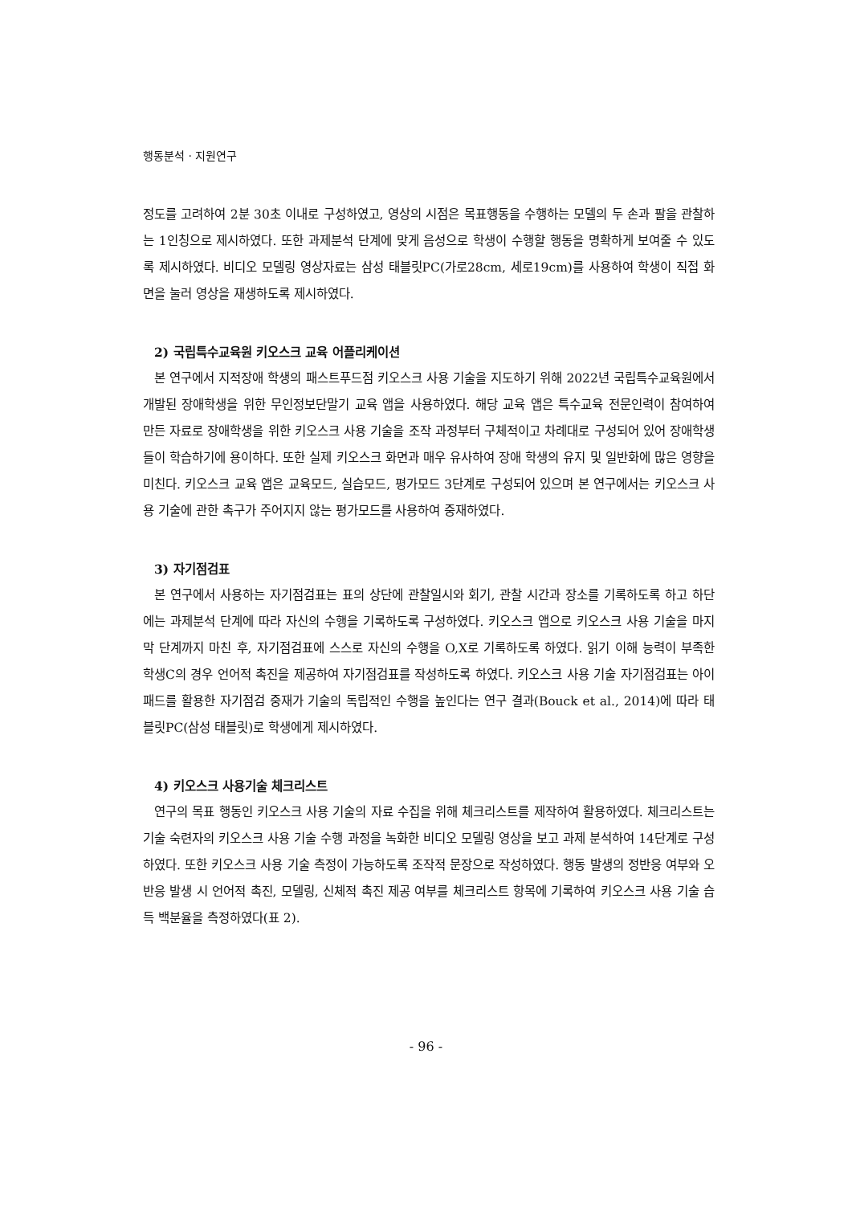행동분석 · 지원연구
정도를 고려하여 2분 30초 이내로 구성하였고, 영상의 시점은 목표행동을 수행하는 모델의 두 손과 팔을 관찰하는 1인칭으로 제시하였다. 또한 과제분석 단계에 맞게 음성으로 학생이 수행할 행동을 명확하게 보여줄 수 있도록 제시하였다. 비디오 모델링 영상자료는 삼성 태블릿PC(가로28cm, 세로19cm)를 사용하여 학생이 직접 화면을 눌러 영상을 재생하도록 제시하였다.
2) 국립특수교육원 키오스크 교육 어플리케이션
본 연구에서 지적장애 학생의 패스트푸드점 키오스크 사용 기술을 지도하기 위해 2022년 국립특수교육원에서 개발된 장애학생을 위한 무인정보단말기 교육 앱을 사용하였다. 해당 교육 앱은 특수교육 전문인력이 참여하여 만든 자료로 장애학생을 위한 키오스크 사용 기술을 조작 과정부터 구체적이고 차례대로 구성되어 있어 장애학생들이 학습하기에 용이하다. 또한 실제 키오스크 화면과 매우 유사하여 장애 학생의 유지 및 일반화에 많은 영향을 미친다. 키오스크 교육 앱은 교육모드, 실습모드, 평가모드 3단계로 구성되어 있으며 본 연구에서는 키오스크 사용 기술에 관한 촉구가 주어지지 않는 평가모드를 사용하여 중재하였다.
3) 자기점검표
본 연구에서 사용하는 자기점검표는 표의 상단에 관찰일시와 회기, 관찰 시간과 장소를 기록하도록 하고 하단에는 과제분석 단계에 따라 자신의 수행을 기록하도록 구성하였다. 키오스크 앱으로 키오스크 사용 기술을 마지막 단계까지 마친 후, 자기점검표에 스스로 자신의 수행을 O,X로 기록하도록 하였다. 읽기 이해 능력이 부족한 학생C의 경우 언어적 촉진을 제공하여 자기점검표를 작성하도록 하였다. 키오스크 사용 기술 자기점검표는 아이패드를 활용한 자기점검 중재가 기술의 독립적인 수행을 높인다는 연구 결과(Bouck et al., 2014)에 따라 태블릿PC(삼성 태블릿)로 학생에게 제시하였다.
4) 키오스크 사용기술 체크리스트
연구의 목표 행동인 키오스크 사용 기술의 자료 수집을 위해 체크리스트를 제작하여 활용하였다. 체크리스트는 기술 숙련자의 키오스크 사용 기술 수행 과정을 녹화한 비디오 모델링 영상을 보고 과제 분석하여 14단계로 구성하였다. 또한 키오스크 사용 기술 측정이 가능하도록 조작적 문장으로 작성하였다. 행동 발생의 정반응 여부와 오반응 발생 시 언어적 촉진, 모델링, 신체적 촉진 제공 여부를 체크리스트 항목에 기록하여 키오스크 사용 기술 습득 백분율을 측정하였다(표 2).
- 96 -